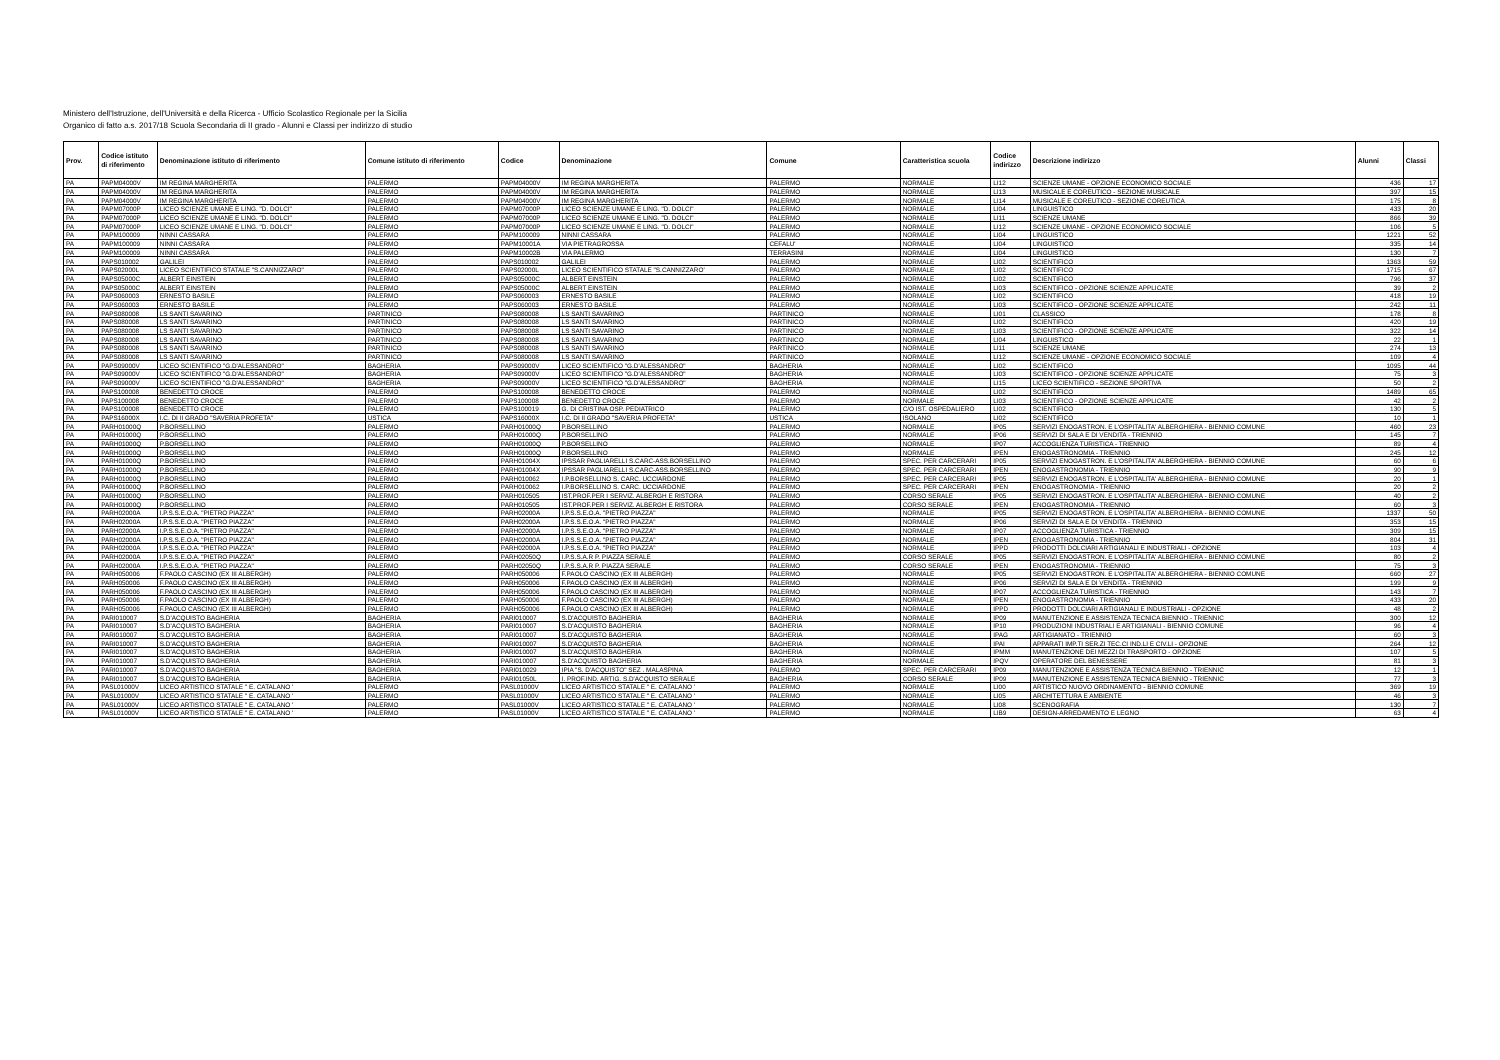Ministero dell'Istruzione, dell'Università e della Ricerca - Ufficio Scolastico Regionale per la Sicilia
Organico di fatto a.s. 2017/18 Scuola Secondaria di II grado - Alunni e Classi per indirizzo di studio
| Prov. | Codice istituto di riferimento | Denominazione istituto di riferimento | Comune istituto di riferimento | Codice | Denominazione | Comune | Caratteristica scuola | Codice indirizzo | Descrizione indirizzo | Alunni | Classi |
| --- | --- | --- | --- | --- | --- | --- | --- | --- | --- | --- | --- |
| PA | PAPM04000V | IM REGINA MARGHERITA | PALERMO | PAPM04000V | IM REGINA MARGHERITA | PALERMO | NORMALE | LI12 | SCIENZE UMANE - OPZIONE ECONOMICO SOCIALE | 436 | 17 |
| PA | PAPM04000V | IM REGINA MARGHERITA | PALERMO | PAPM04000V | IM REGINA MARGHERITA | PALERMO | NORMALE | LI13 | MUSICALE E COREUTICO - SEZIONE MUSICALE | 397 | 15 |
| PA | PAPM04000V | IM REGINA MARGHERITA | PALERMO | PAPM04000V | IM REGINA MARGHERITA | PALERMO | NORMALE | LI14 | MUSICALE E COREUTICO - SEZIONE COREUTICA | 175 | 8 |
| PA | PAPM07000P | LICEO SCIENZE UMANE E LING. "D. DOLCI" | PALERMO | PAPM07000P | LICEO SCIENZE UMANE E LING. "D. DOLCI" | PALERMO | NORMALE | LI04 | LINGUISTICO | 433 | 20 |
| PA | PAPM07000P | LICEO SCIENZE UMANE E LING. "D. DOLCI" | PALERMO | PAPM07000P | LICEO SCIENZE UMANE E LING. "D. DOLCI" | PALERMO | NORMALE | LI11 | SCIENZE UMANE | 866 | 39 |
| PA | PAPM07000P | LICEO SCIENZE UMANE E LING. "D. DOLCI" | PALERMO | PAPM07000P | LICEO SCIENZE UMANE E LING. "D. DOLCI" | PALERMO | NORMALE | LI12 | SCIENZE UMANE - OPZIONE ECONOMICO SOCIALE | 106 | 5 |
| PA | PAPM100009 | NINNI CASSARA | PALERMO | PAPM100009 | NINNI CASSARA | PALERMO | NORMALE | LI04 | LINGUISTICO | 1221 | 52 |
| PA | PAPM100009 | NINNI CASSARA | PALERMO | PAPM10001A | VIA PIETRAGROSSA | CEFALU' | NORMALE | LI04 | LINGUISTICO | 335 | 14 |
| PA | PAPM100009 | NINNI CASSARA | PALERMO | PAPM10002B | VIA PALERMO | TERRASINI | NORMALE | LI04 | LINGUISTICO | 130 | 7 |
| PA | PAPS010002 | GALILEI | PALERMO | PAPS010002 | GALILEI | PALERMO | NORMALE | LI02 | SCIENTIFICO | 1363 | 59 |
| PA | PAPS02000L | LICEO SCIENTIFICO STATALE "S.CANNIZZARO" | PALERMO | PAPS02000L | LICEO SCIENTIFICO STATALE "S.CANNIZZARO' | PALERMO | NORMALE | LI02 | SCIENTIFICO | 1715 | 67 |
| PA | PAPS05000C | ALBERT EINSTEIN | PALERMO | PAPS05000C | ALBERT EINSTEIN | PALERMO | NORMALE | LI02 | SCIENTIFICO | 796 | 37 |
| PA | PAPS05000C | ALBERT EINSTEIN | PALERMO | PAPS05000C | ALBERT EINSTEIN | PALERMO | NORMALE | LI03 | SCIENTIFICO - OPZIONE SCIENZE APPLICATE | 39 | 2 |
| PA | PAPS060003 | ERNESTO BASILE | PALERMO | PAPS060003 | ERNESTO BASILE | PALERMO | NORMALE | LI02 | SCIENTIFICO | 418 | 19 |
| PA | PAPS060003 | ERNESTO BASILE | PALERMO | PAPS060003 | ERNESTO BASILE | PALERMO | NORMALE | LI03 | SCIENTIFICO - OPZIONE SCIENZE APPLICATE | 242 | 11 |
| PA | PAPS080008 | LS SANTI SAVARINO | PARTINICO | PAPS080008 | LS SANTI SAVARINO | PARTINICO | NORMALE | LI01 | CLASSICO | 178 | 8 |
| PA | PAPS080008 | LS SANTI SAVARINO | PARTINICO | PAPS080008 | LS SANTI SAVARINO | PARTINICO | NORMALE | LI02 | SCIENTIFICO | 420 | 19 |
| PA | PAPS080008 | LS SANTI SAVARINO | PARTINICO | PAPS080008 | LS SANTI SAVARINO | PARTINICO | NORMALE | LI03 | SCIENTIFICO - OPZIONE SCIENZE APPLICATE | 322 | 14 |
| PA | PAPS080008 | LS SANTI SAVARINO | PARTINICO | PAPS080008 | LS SANTI SAVARINO | PARTINICO | NORMALE | LI04 | LINGUISTICO | 22 | 1 |
| PA | PAPS080008 | LS SANTI SAVARINO | PARTINICO | PAPS080008 | LS SANTI SAVARINO | PARTINICO | NORMALE | LI11 | SCIENZE UMANE | 274 | 13 |
| PA | PAPS080008 | LS SANTI SAVARINO | PARTINICO | PAPS080008 | LS SANTI SAVARINO | PARTINICO | NORMALE | LI12 | SCIENZE UMANE - OPZIONE ECONOMICO SOCIALE | 109 | 4 |
| PA | PAPS09000V | LICEO SCIENTIFICO "G.D'ALESSANDRO" | BAGHERIA | PAPS09000V | LICEO SCIENTIFICO "G.D'ALESSANDRO" | BAGHERIA | NORMALE | LI02 | SCIENTIFICO | 1095 | 44 |
| PA | PAPS09000V | LICEO SCIENTIFICO "G.D'ALESSANDRO" | BAGHERIA | PAPS09000V | LICEO SCIENTIFICO "G.D'ALESSANDRO" | BAGHERIA | NORMALE | LI03 | SCIENTIFICO - OPZIONE SCIENZE APPLICATE | 75 | 3 |
| PA | PAPS09000V | LICEO SCIENTIFICO "G.D'ALESSANDRO" | BAGHERIA | PAPS09000V | LICEO SCIENTIFICO "G.D'ALESSANDRO" | BAGHERIA | NORMALE | LI15 | LICEO SCIENTIFICO - SEZIONE SPORTIVA | 50 | 2 |
| PA | PAPS100008 | BENEDETTO CROCE | PALERMO | PAPS100008 | BENEDETTO CROCE | PALERMO | NORMALE | LI02 | SCIENTIFICO | 1489 | 65 |
| PA | PAPS100008 | BENEDETTO CROCE | PALERMO | PAPS100008 | BENEDETTO CROCE | PALERMO | NORMALE | LI03 | SCIENTIFICO - OPZIONE SCIENZE APPLICATE | 42 | 2 |
| PA | PAPS100008 | BENEDETTO CROCE | PALERMO | PAPS100019 | G. DI CRISTINA OSP. PEDIATRICO | PALERMO | C/O IST. OSPEDALIERO | LI02 | SCIENTIFICO | 130 | 5 |
| PA | PAPS16000X | I.C. DI II GRADO "SAVERIA PROFETA" | USTICA | PAPS16000X | I.C. DI II GRADO "SAVERIA PROFETA" | USTICA | ISOLANO | LI02 | SCIENTIFICO | 10 | 1 |
| PA | PARH01000Q | P.BORSELLINO | PALERMO | PARH01000Q | P.BORSELLINO | PALERMO | NORMALE | IP05 | SERVIZI ENOGASTRON. E L'OSPITALITA' ALBERGHIERA - BIENNIO COMUNE | 460 | 23 |
| PA | PARH01000Q | P.BORSELLINO | PALERMO | PARH01000Q | P.BORSELLINO | PALERMO | NORMALE | IP06 | SERVIZI DI SALA E DI VENDITA - TRIENNIO | 145 | 7 |
| PA | PARH01000Q | P.BORSELLINO | PALERMO | PARH01000Q | P.BORSELLINO | PALERMO | NORMALE | IP07 | ACCOGLIENZA TURISTICA - TRIENNIO | 89 | 4 |
| PA | PARH01000Q | P.BORSELLINO | PALERMO | PARH01000Q | P.BORSELLINO | PALERMO | NORMALE | IPEN | ENOGASTRONOMIA - TRIENNIO | 245 | 12 |
| PA | PARH01000Q | P.BORSELLINO | PALERMO | PARH01004X | IPSSAR PAGLIARELLI S.CARC-ASS.BORSELLINO | PALERMO | SPEC. PER CARCERARI | IP05 | SERVIZI ENOGASTRON. E L'OSPITALITA' ALBERGHIERA - BIENNIO COMUNE | 60 | 6 |
| PA | PARH01000Q | P.BORSELLINO | PALERMO | PARH01004X | IPSSAR PAGLIARELLI S.CARC-ASS.BORSELLINO | PALERMO | SPEC. PER CARCERARI | IPEN | ENOGASTRONOMIA - TRIENNIO | 90 | 9 |
| PA | PARH01000Q | P.BORSELLINO | PALERMO | PARH010062 | I.P.BORSELLINO S. CARC. UCCIARDONE | PALERMO | SPEC. PER CARCERARI | IP05 | SERVIZI ENOGASTRON. E L'OSPITALITA' ALBERGHIERA - BIENNIO COMUNE | 20 | 1 |
| PA | PARH01000Q | P.BORSELLINO | PALERMO | PARH010062 | I.P.BORSELLINO S. CARC. UCCIARDONE | PALERMO | SPEC. PER CARCERARI | IPEN | ENOGASTRONOMIA - TRIENNIO | 20 | 2 |
| PA | PARH01000Q | P.BORSELLINO | PALERMO | PARH010505 | IST.PROF.PER I SERVIZ. ALBERGH E RISTORA | PALERMO | CORSO SERALE | IP05 | SERVIZI ENOGASTRON. E L'OSPITALITA' ALBERGHIERA - BIENNIO COMUNE | 40 | 2 |
| PA | PARH01000Q | P.BORSELLINO | PALERMO | PARH010505 | IST.PROF.PER I SERVIZ. ALBERGH E RISTORA | PALERMO | CORSO SERALE | IPEN | ENOGASTRONOMIA - TRIENNIO | 60 | 3 |
| PA | PARH02000A | I.P.S.S.E.O.A. "PIETRO PIAZZA" | PALERMO | PARH02000A | I.P.S.S.E.O.A. "PIETRO PIAZZA" | PALERMO | NORMALE | IP05 | SERVIZI ENOGASTRON. E L'OSPITALITA' ALBERGHIERA - BIENNIO COMUNE | 1337 | 50 |
| PA | PARH02000A | I.P.S.S.E.O.A. "PIETRO PIAZZA" | PALERMO | PARH02000A | I.P.S.S.E.O.A. "PIETRO PIAZZA" | PALERMO | NORMALE | IP06 | SERVIZI DI SALA E DI VENDITA - TRIENNIO | 353 | 15 |
| PA | PARH02000A | I.P.S.S.E.O.A. "PIETRO PIAZZA" | PALERMO | PARH02000A | I.P.S.S.E.O.A. "PIETRO PIAZZA" | PALERMO | NORMALE | IP07 | ACCOGLIENZA TURISTICA - TRIENNIO | 309 | 15 |
| PA | PARH02000A | I.P.S.S.E.O.A. "PIETRO PIAZZA" | PALERMO | PARH02000A | I.P.S.S.E.O.A. "PIETRO PIAZZA" | PALERMO | NORMALE | IPEN | ENOGASTRONOMIA - TRIENNIO | 804 | 31 |
| PA | PARH02000A | I.P.S.S.E.O.A. "PIETRO PIAZZA" | PALERMO | PARH02000A | I.P.S.S.E.O.A. "PIETRO PIAZZA" | PALERMO | NORMALE | IPPD | PRODOTTI DOLCIARI ARTIGIANALI E INDUSTRIALI - OPZIONE | 103 | 4 |
| PA | PARH02000A | I.P.S.S.E.O.A. "PIETRO PIAZZA" | PALERMO | PARH02050Q | I.P.S.S.A.R P. PIAZZA SERALE | PALERMO | CORSO SERALE | IP05 | SERVIZI ENOGASTRON. E L'OSPITALITA' ALBERGHIERA - BIENNIO COMUNE | 80 | 2 |
| PA | PARH02000A | I.P.S.S.E.O.A. "PIETRO PIAZZA" | PALERMO | PARH02050Q | I.P.S.S.A.R P. PIAZZA SERALE | PALERMO | CORSO SERALE | IPEN | ENOGASTRONOMIA - TRIENNIO | 75 | 3 |
| PA | PARH050006 | F.PAOLO CASCINO (EX III ALBERGH) | PALERMO | PARH050006 | F.PAOLO CASCINO (EX III ALBERGH) | PALERMO | NORMALE | IP05 | SERVIZI ENOGASTRON. E L'OSPITALITA' ALBERGHIERA - BIENNIO COMUNE | 660 | 27 |
| PA | PARH050006 | F.PAOLO CASCINO (EX III ALBERGH) | PALERMO | PARH050006 | F.PAOLO CASCINO (EX III ALBERGH) | PALERMO | NORMALE | IP06 | SERVIZI DI SALA E DI VENDITA - TRIENNIO | 199 | 9 |
| PA | PARH050006 | F.PAOLO CASCINO (EX III ALBERGH) | PALERMO | PARH050006 | F.PAOLO CASCINO (EX III ALBERGH) | PALERMO | NORMALE | IP07 | ACCOGLIENZA TURISTICA - TRIENNIO | 143 | 7 |
| PA | PARH050006 | F.PAOLO CASCINO (EX III ALBERGH) | PALERMO | PARH050006 | F.PAOLO CASCINO (EX III ALBERGH) | PALERMO | NORMALE | IPEN | ENOGASTRONOMIA - TRIENNIO | 433 | 20 |
| PA | PARH050006 | F.PAOLO CASCINO (EX III ALBERGH) | PALERMO | PARH050006 | F.PAOLO CASCINO (EX III ALBERGH) | PALERMO | NORMALE | IPPD | PRODOTTI DOLCIARI ARTIGIANALI E INDUSTRIALI - OPZIONE | 48 | 2 |
| PA | PARI010007 | S.D'ACQUISTO BAGHERIA | BAGHERIA | PARI010007 | S.D'ACQUISTO BAGHERIA | BAGHERIA | NORMALE | IP09 | MANUTENZIONE E ASSISTENZA TECNICA BIENNIO - TRIENNIC | 300 | 12 |
| PA | PARI010007 | S.D'ACQUISTO BAGHERIA | BAGHERIA | PARI010007 | S.D'ACQUISTO BAGHERIA | BAGHERIA | NORMALE | IP10 | PRODUZIONI INDUSTRIALI E ARTIGIANALI - BIENNIO COMUNE | 96 | 4 |
| PA | PARI010007 | S.D'ACQUISTO BAGHERIA | BAGHERIA | PARI010007 | S.D'ACQUISTO BAGHERIA | BAGHERIA | NORMALE | IPAG | ARTIGIANATO - TRIENNIO | 60 | 3 |
| PA | PARI010007 | S.D'ACQUISTO BAGHERIA | BAGHERIA | PARI010007 | S.D'ACQUISTO BAGHERIA | BAGHERIA | NORMALE | IPAI | APPARATI IMP.TI SER.ZI TEC.CI IND.LI E CIV.LI - OPZIONE | 264 | 12 |
| PA | PARI010007 | S.D'ACQUISTO BAGHERIA | BAGHERIA | PARI010007 | S.D'ACQUISTO BAGHERIA | BAGHERIA | NORMALE | IPMM | MANUTENZIONE DEI MEZZI DI TRASPORTO - OPZIONE | 107 | 5 |
| PA | PARI010007 | S.D'ACQUISTO BAGHERIA | BAGHERIA | PARI010007 | S.D'ACQUISTO BAGHERIA | BAGHERIA | NORMALE | IPQV | OPERATORE DEL BENESSERE | 81 | 3 |
| PA | PARI010007 | S.D'ACQUISTO BAGHERIA | BAGHERIA | PARI010029 | IPIA "S. D'ACQUISTO" SEZ . MALASPINA | PALERMO | SPEC. PER CARCERARI | IP09 | MANUTENZIONE E ASSISTENZA TECNICA BIENNIO - TRIENNIC | 12 | 1 |
| PA | PARI010007 | S.D'ACQUISTO BAGHERIA | BAGHERIA | PARI01050L | I. PROF.IND. ARTIG. S.D'ACQUISTO SERALE | BAGHERIA | CORSO SERALE | IP09 | MANUTENZIONE E ASSISTENZA TECNICA BIENNIO - TRIENNIC | 77 | 3 |
| PA | PASL01000V | LICEO ARTISTICO STATALE " E. CATALANO ' | PALERMO | PASL01000V | LICEO ARTISTICO STATALE " E. CATALANO ' | PALERMO | NORMALE | LI00 | ARTISTICO NUOVO ORDINAMENTO - BIENNIO COMUNE | 369 | 19 |
| PA | PASL01000V | LICEO ARTISTICO STATALE " E. CATALANO ' | PALERMO | PASL01000V | LICEO ARTISTICO STATALE " E. CATALANO ' | PALERMO | NORMALE | LI05 | ARCHITETTURA E AMBIENTE | 46 | 3 |
| PA | PASL01000V | LICEO ARTISTICO STATALE " E. CATALANO ' | PALERMO | PASL01000V | LICEO ARTISTICO STATALE " E. CATALANO ' | PALERMO | NORMALE | LI08 | SCENOGRAFIA | 130 | 7 |
| PA | PASL01000V | LICEO ARTISTICO STATALE " E. CATALANO ' | PALERMO | PASL01000V | LICEO ARTISTICO STATALE " E. CATALANO ' | PALERMO | NORMALE | LIB9 | DESIGN-ARREDAMENTO E LEGNO | 63 | 4 |